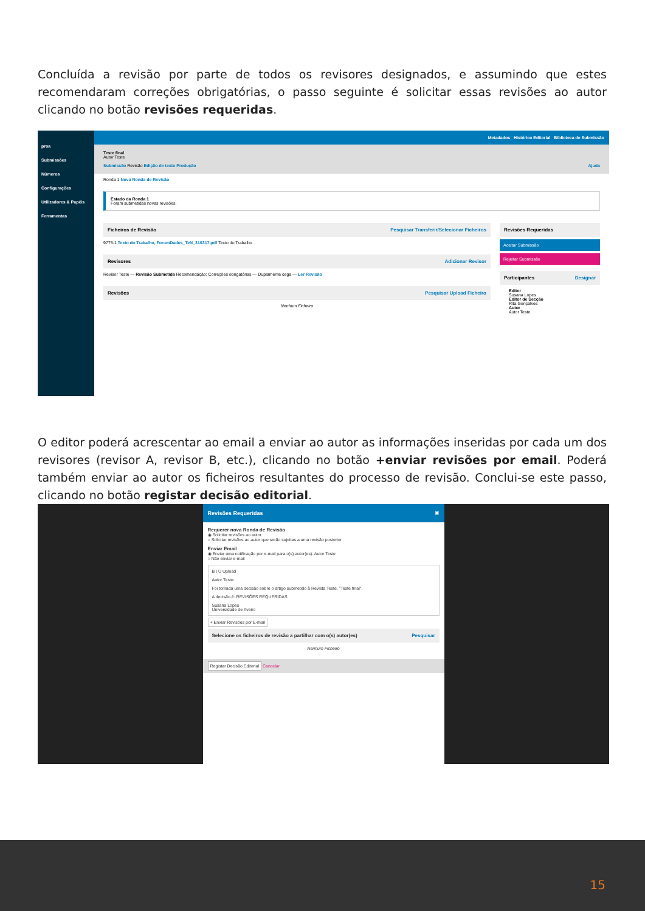Concluída a revisão por parte de todos os revisores designados, e assumindo que estes recomendaram correções obrigatórias, o passo seguinte é solicitar essas revisões ao autor clicando no botão revisões requeridas.
proa
Submissões
Números
Configurações
Utilizadores & Papéis
Ferramentas
Metadados Histórico Editorial Biblioteca de Submissão
Teste final
Autor Teste
Submissão Revisão Edição de texto Produção Ajuda
Ronda 1 Nova Ronda de Revisão
Estado da Ronda 1
Foram submetidas novas revisões.
Ficheiros de Revisão Pesquisar Transferir/Selecionar Ficheiros
9775-1 Texto do Trabalho, ForumDados_TeN_310317.pdf Texto do Trabalho
Revisores Adicionar Revisor
Revisor Teste — Revisão Submetida Recomendação: Correções obrigatórias — Duplamente cega — Ler Revisão
Revisões Pesquisar Upload Ficheiro
Nenhum Ficheiro
Revisões Requeridas
Aceitar Submissão
Rejeitar Submissão
Participantes Designar
Editor
Susana Lopes
Editor de Secção
Rita Gonçalves
Autor
Autor Teste
O editor poderá acrescentar ao email a enviar ao autor as informações inseridas por cada um dos revisores (revisor A, revisor B, etc.), clicando no botão +enviar revisões por email. Poderá também enviar ao autor os ficheiros resultantes do processo de revisão. Conclui-se este passo, clicando no botão registar decisão editorial.
Revisões Requeridas ✖
Requerer nova Ronda de Revisão
◉ Solicitar revisões ao autor.
○ Solicitar revisões ao autor que serão sujeitas a uma revisão posterior.
Enviar Email
◉ Enviar uma notificação por e-mail para o(s) autor(es): Autor Teste
○ Não enviar e-mail
B I U Upload
Autor Teste:
Foi tomada uma decisão sobre o artigo submetido à Revista Teste, "Teste final".
A decisão é: REVISÕES REQUERIDAS
Susana Lopes
Universidade de Aveiro
+ Enviar Revisões por E-mail
Selecione os ficheiros de revisão a partilhar com o(s) autor(es) Pesquisar
Nenhum Ficheiro
Registar Decisão Editorial Cancelar
15